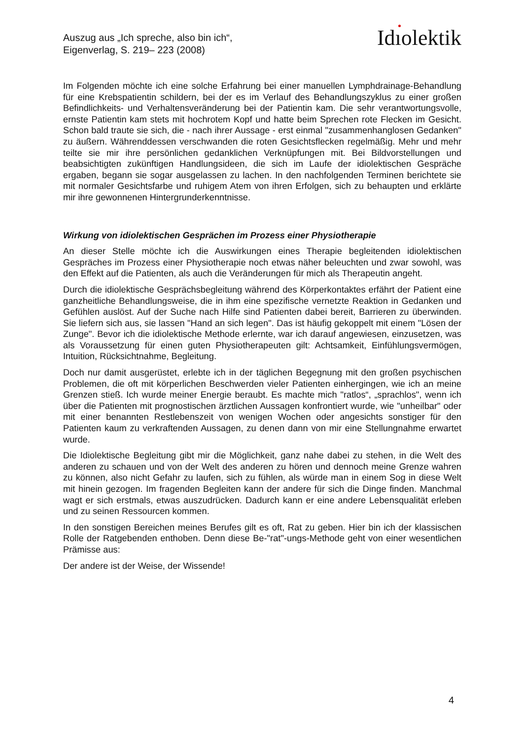Auszug aus „Ich spreche, also bin ich“,
Eigenverlag, S. 219– 223 (2008)
Idıolektik
Im Folgenden möchte ich eine solche Erfahrung bei einer manuellen Lymphdrainage-Behandlung für eine Krebspatientin schildern, bei der es im Verlauf des Behandlungszyklus zu einer großen Befindlichkeits- und Verhaltensveränderung bei der Patientin kam. Die sehr verantwortungsvolle, ernste Patientin kam stets mit hochrotem Kopf und hatte beim Sprechen rote Flecken im Gesicht. Schon bald traute sie sich, die - nach ihrer Aussage - erst einmal "zusammenhanglosen Gedanken" zu äußern. Währenddessen verschwanden die roten Gesichtsflecken regelmäßig. Mehr und mehr teilte sie mir ihre persönlichen gedanklichen Verknüpfungen mit. Bei Bildvorstellungen und beabsichtigten zukünftigen Handlungsideen, die sich im Laufe der idiolektischen Gespräche ergaben, begann sie sogar ausgelassen zu lachen. In den nachfolgenden Terminen berichtete sie mit normaler Gesichtsfarbe und ruhigem Atem von ihren Erfolgen, sich zu behaupten und erklärte mir ihre gewonnenen Hintergrunderkenntnisse.
Wirkung von idiolektischen Gesprächen im Prozess einer Physiotherapie
An dieser Stelle möchte ich die Auswirkungen eines Therapie begleitenden idiolektischen Gespräches im Prozess einer Physiotherapie noch etwas näher beleuchten und zwar sowohl, was den Effekt auf die Patienten, als auch die Veränderungen für mich als Therapeutin angeht.
Durch die idiolektische Gesprächsbegleitung während des Körperkontaktes erfährt der Patient eine ganzheitliche Behandlungsweise, die in ihm eine spezifische vernetzte Reaktion in Gedanken und Gefühlen auslöst. Auf der Suche nach Hilfe sind Patienten dabei bereit, Barrieren zu überwinden. Sie liefern sich aus, sie lassen "Hand an sich legen". Das ist häufig gekoppelt mit einem "Lösen der Zunge". Bevor ich die idiolektische Methode erlernte, war ich darauf angewiesen, einzusetzen, was als Voraussetzung für einen guten Physiotherapeuten gilt: Achtsamkeit, Einfühlungsvermögen, Intuition, Rücksichtnahme, Begleitung.
Doch nur damit ausgerüstet, erlebte ich in der täglichen Begegnung mit den großen psychischen Problemen, die oft mit körperlichen Beschwerden vieler Patienten einhergingen, wie ich an meine Grenzen stieß. Ich wurde meiner Energie beraubt. Es machte mich "ratlos“, „sprachlos", wenn ich über die Patienten mit prognostischen ärztlichen Aussagen konfrontiert wurde, wie "unheilbar" oder mit einer benannten Restlebenszeit von wenigen Wochen oder angesichts sonstiger für den Patienten kaum zu verkraftenden Aussagen, zu denen dann von mir eine Stellungnahme erwartet wurde.
Die Idiolektische Begleitung gibt mir die Möglichkeit, ganz nahe dabei zu stehen, in die Welt des anderen zu schauen und von der Welt des anderen zu hören und dennoch meine Grenze wahren zu können, also nicht Gefahr zu laufen, sich zu fühlen, als würde man in einem Sog in diese Welt mit hinein gezogen. Im fragenden Begleiten kann der andere für sich die Dinge finden. Manchmal wagt er sich erstmals, etwas auszudrücken. Dadurch kann er eine andere Lebensqualität erleben und zu seinen Ressourcen kommen.
In den sonstigen Bereichen meines Berufes gilt es oft, Rat zu geben. Hier bin ich der klassischen Rolle der Ratgebenden enthoben. Denn diese Be-"rat"-ungs-Methode geht von einer wesentlichen Prämisse aus:
Der andere ist der Weise, der Wissende!
4